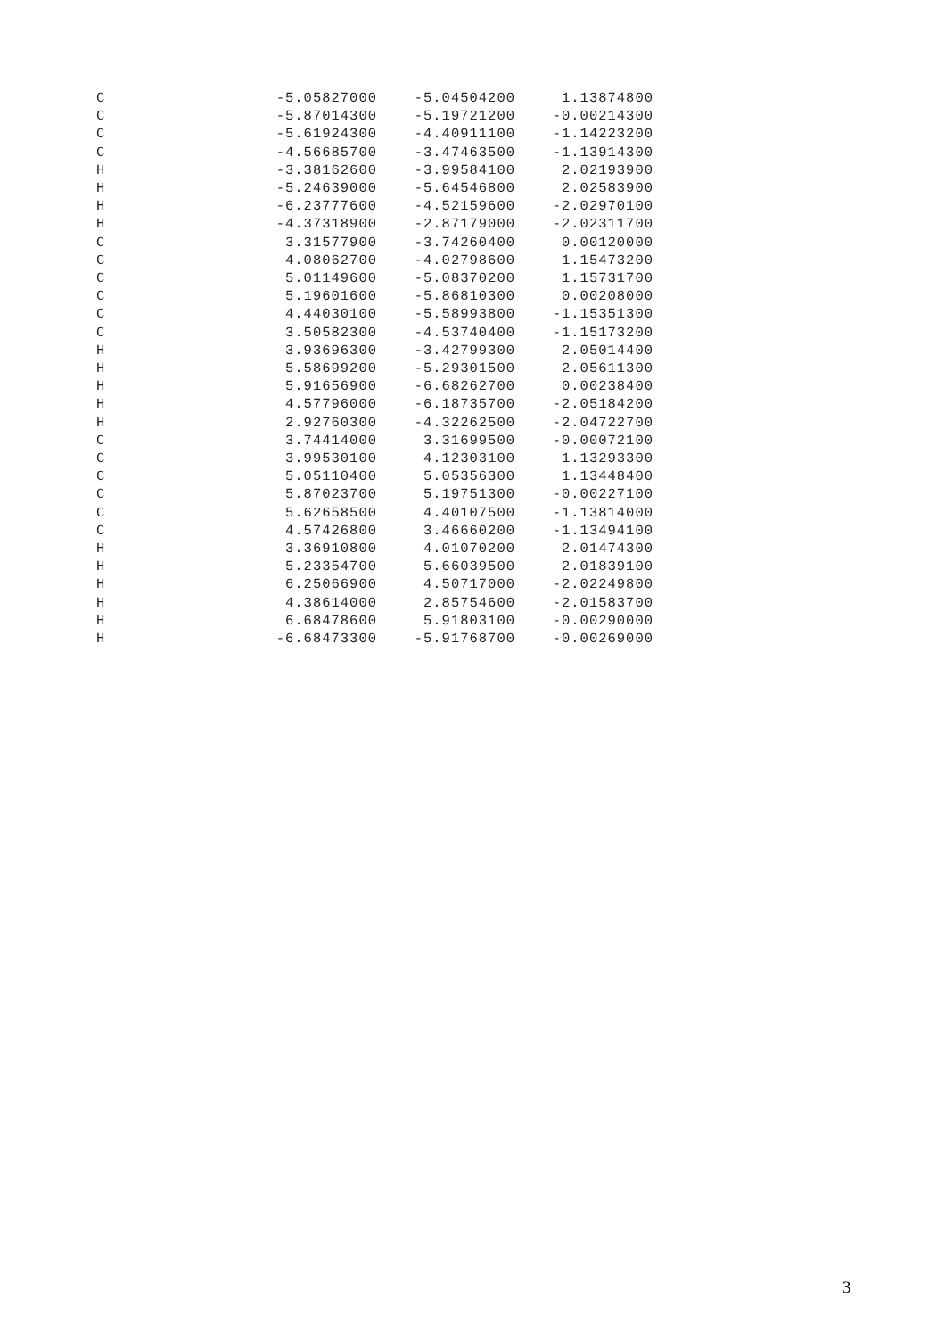| C | -5.05827000 | -5.04504200 | 1.13874800 |
| C | -5.87014300 | -5.19721200 | -0.00214300 |
| C | -5.61924300 | -4.40911100 | -1.14223200 |
| C | -4.56685700 | -3.47463500 | -1.13914300 |
| H | -3.38162600 | -3.99584100 | 2.02193900 |
| H | -5.24639000 | -5.64546800 | 2.02583900 |
| H | -6.23777600 | -4.52159600 | -2.02970100 |
| H | -4.37318900 | -2.87179000 | -2.02311700 |
| C | 3.31577900 | -3.74260400 | 0.00120000 |
| C | 4.08062700 | -4.02798600 | 1.15473200 |
| C | 5.01149600 | -5.08370200 | 1.15731700 |
| C | 5.19601600 | -5.86810300 | 0.00208000 |
| C | 4.44030100 | -5.58993800 | -1.15351300 |
| C | 3.50582300 | -4.53740400 | -1.15173200 |
| H | 3.93696300 | -3.42799300 | 2.05014400 |
| H | 5.58699200 | -5.29301500 | 2.05611300 |
| H | 5.91656900 | -6.68262700 | 0.00238400 |
| H | 4.57796000 | -6.18735700 | -2.05184200 |
| H | 2.92760300 | -4.32262500 | -2.04722700 |
| C | 3.74414000 | 3.31699500 | -0.00072100 |
| C | 3.99530100 | 4.12303100 | 1.13293300 |
| C | 5.05110400 | 5.05356300 | 1.13448400 |
| C | 5.87023700 | 5.19751300 | -0.00227100 |
| C | 5.62658500 | 4.40107500 | -1.13814000 |
| C | 4.57426800 | 3.46660200 | -1.13494100 |
| H | 3.36910800 | 4.01070200 | 2.01474300 |
| H | 5.23354700 | 5.66039500 | 2.01839100 |
| H | 6.25066900 | 4.50717000 | -2.02249800 |
| H | 4.38614000 | 2.85754600 | -2.01583700 |
| H | 6.68478600 | 5.91803100 | -0.00290000 |
| H | -6.68473300 | -5.91768700 | -0.00269000 |
3